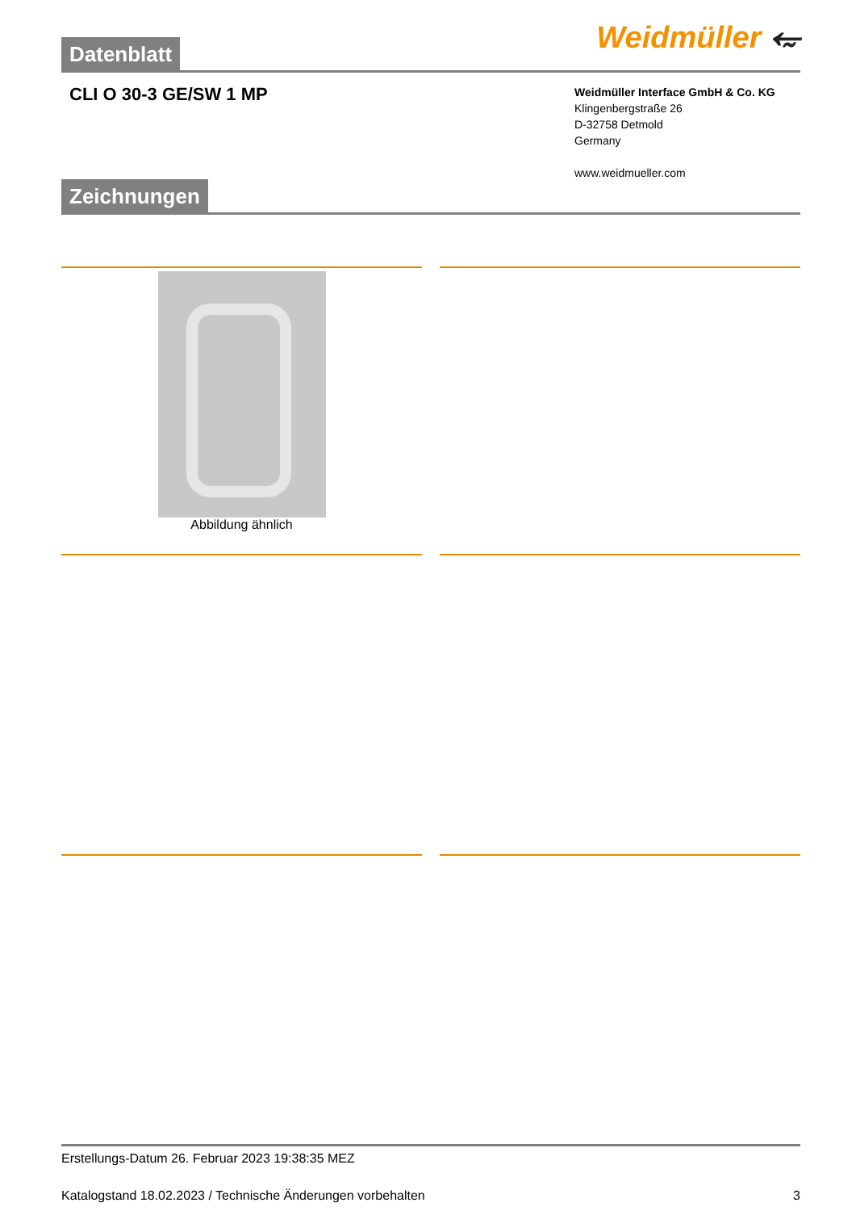Weidmüller ⥳
Datenblatt
CLI O 30-3 GE/SW 1 MP
Weidmüller Interface GmbH & Co. KG
Klingenbergstraße 26
D-32758 Detmold
Germany
www.weidmueller.com
Zeichnungen
Abbildung ähnlich
Erstellungs-Datum 26. Februar 2023 19:38:35 MEZ
Katalogstand 18.02.2023 / Technische Änderungen vorbehalten 3